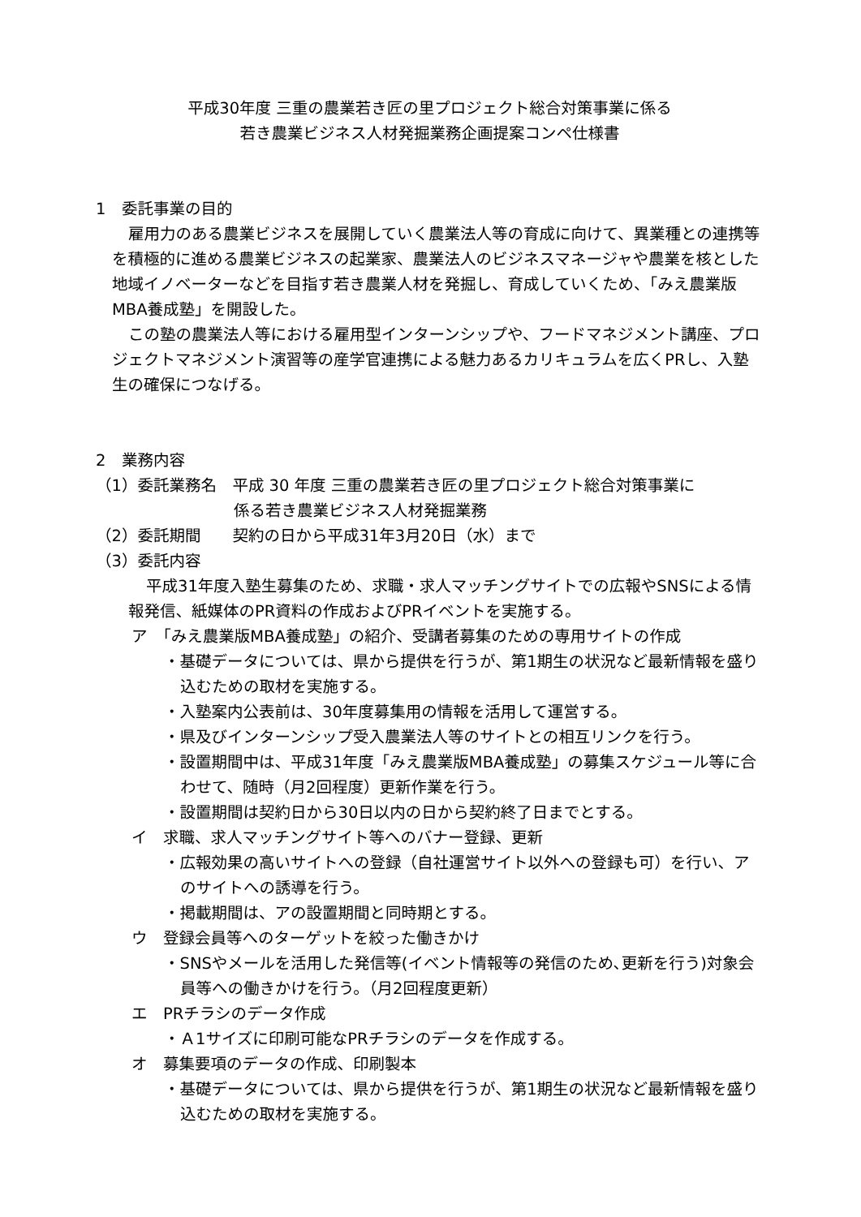平成30年度 三重の農業若き匠の里プロジェクト総合対策事業に係る
若き農業ビジネス人材発掘業務企画提案コンペ仕様書
1　委託事業の目的
雇用力のある農業ビジネスを展開していく農業法人等の育成に向けて、異業種との連携等を積極的に進める農業ビジネスの起業家、農業法人のビジネスマネージャや農業を核とした地域イノベーターなどを目指す若き農業人材を発掘し、育成していくため、「みえ農業版MBA養成塾」を開設した。
この塾の農業法人等における雇用型インターンシップや、フードマネジメント講座、プロジェクトマネジメント演習等の産学官連携による魅力あるカリキュラムを広くPRし、入塾生の確保につなげる。
2　業務内容
（1）委託業務名　平成 30 年度 三重の農業若き匠の里プロジェクト総合対策事業に
係る若き農業ビジネス人材発掘業務
（2）委託期間　　契約の日から平成31年3月20日（水）まで
（3）委託内容
平成31年度入塾生募集のため、求職・求人マッチングサイトでの広報やSNSによる情報発信、紙媒体のPR資料の作成およびPRイベントを実施する。
ア　「みえ農業版MBA養成塾」の紹介、受講者募集のための専用サイトの作成
・基礎データについては、県から提供を行うが、第1期生の状況など最新情報を盛り込むための取材を実施する。
・入塾案内公表前は、30年度募集用の情報を活用して運営する。
・県及びインターンシップ受入農業法人等のサイトとの相互リンクを行う。
・設置期間中は、平成31年度「みえ農業版MBA養成塾」の募集スケジュール等に合わせて、随時（月2回程度）更新作業を行う。
・設置期間は契約日から30日以内の日から契約終了日までとする。
イ　求職、求人マッチングサイト等へのバナー登録、更新
・広報効果の高いサイトへの登録（自社運営サイト以外への登録も可）を行い、アのサイトへの誘導を行う。
・掲載期間は、アの設置期間と同時期とする。
ウ　登録会員等へのターゲットを絞った働きかけ
・SNSやメールを活用した発信等(イベント情報等の発信のため､更新を行う)対象会員等への働きかけを行う。（月2回程度更新）
エ　PRチラシのデータ作成
・Ａ1サイズに印刷可能なPRチラシのデータを作成する。
オ　募集要項のデータの作成、印刷製本
・基礎データについては、県から提供を行うが、第1期生の状況など最新情報を盛り込むための取材を実施する。